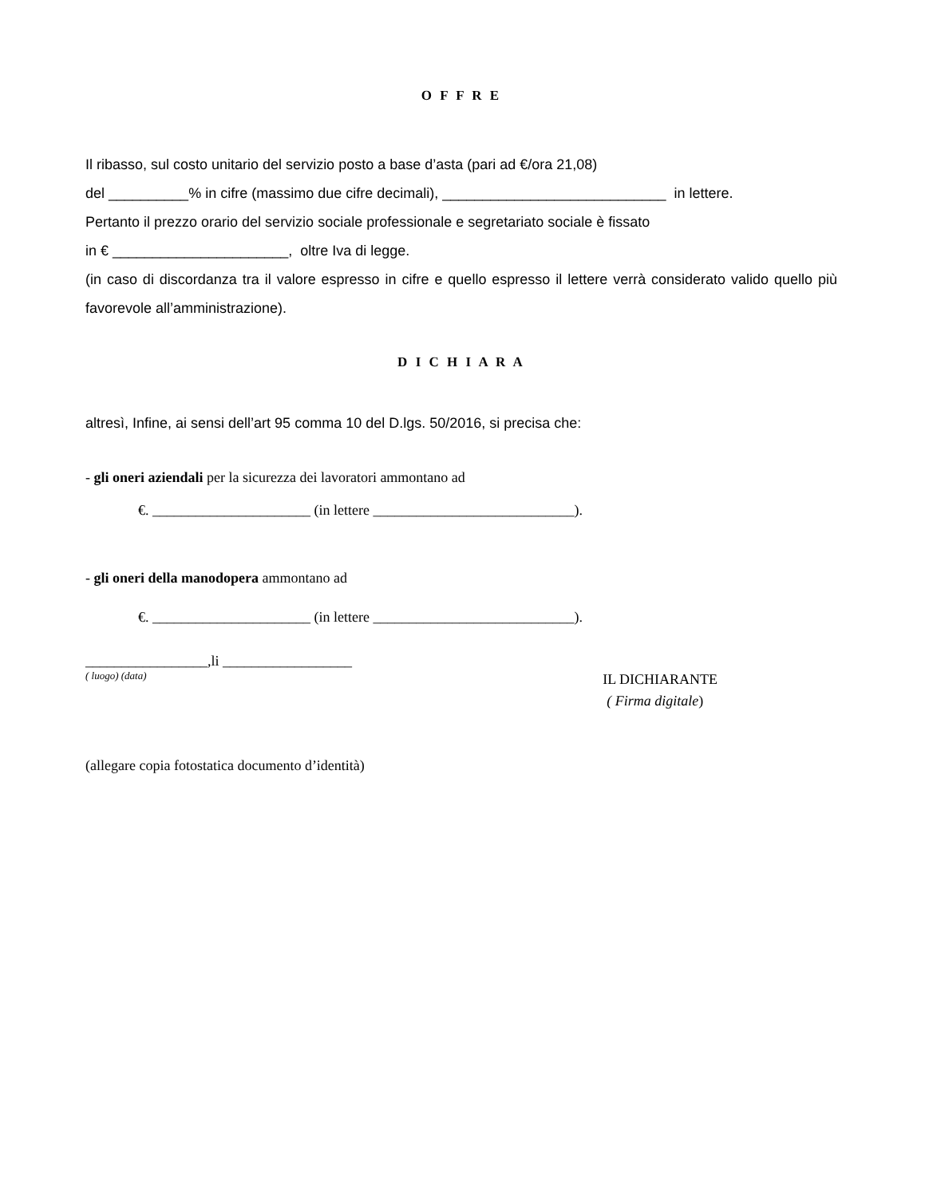O F F R E
Il ribasso, sul costo unitario del servizio posto a base d’asta (pari ad €/ora 21,08)
del __________% in cifre (massimo due cifre decimali), ____________________________ in lettere.
Pertanto il prezzo orario del servizio sociale professionale e segretariato sociale è fissato
in € ______________________, oltre Iva di legge.
(in caso di discordanza tra il valore espresso in cifre e quello espresso il lettere verrà considerato valido quello più favorevole all’amministrazione).
D I C H I A R A
altresì, Infine, ai sensi dell’art 95 comma 10 del D.lgs. 50/2016, si precisa che:
- gli oneri aziendali per la sicurezza dei lavoratori ammontano ad
€. ______________________ (in lettere ____________________________).
- gli oneri della manodopera ammontano ad
€. ______________________ (in lettere ____________________________).
_________________,li __________________
( luogo) (data)
IL DICHIARANTE
( Firma digitale)
(allegare copia fotostatica documento d’identità)